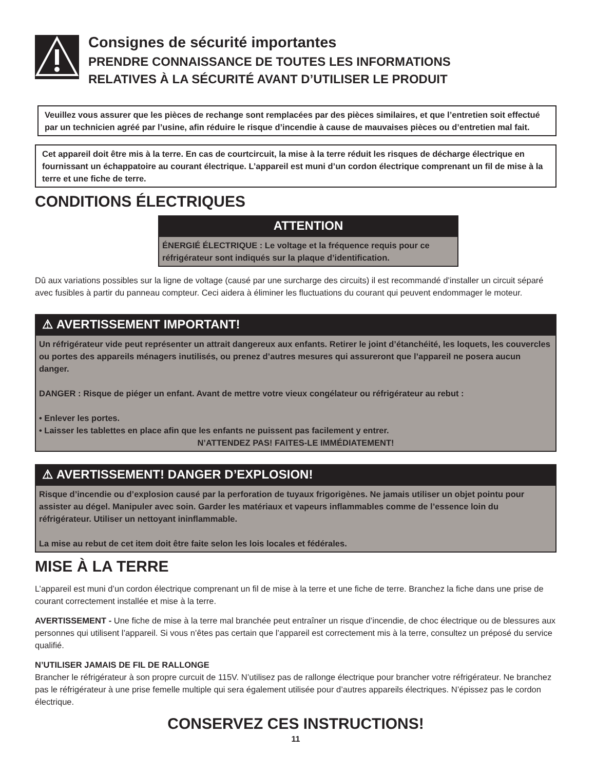Consignes de sécurité importantes
PRENDRE CONNAISSANCE DE TOUTES LES INFORMATIONS
RELATIVES À LA SÉCURITÉ AVANT D’UTILISER LE PRODUIT
Veuillez vous assurer que les pièces de rechange sont remplacées par des pièces similaires, et que l’entretien soit effectué par un technicien agréé par l’usine, afin réduire le risque d’incendie à cause de mauvaises pièces ou d’entretien mal fait.
Cet appareil doit être mis à la terre. En cas de courtcircuit, la mise à la terre réduit les risques de décharge électrique en fournissant un échappatoire au courant électrique. L’appareil est muni d’un cordon électrique comprenant un fil de mise à la terre et une fiche de terre.
CONDITIONS ÉLECTRIQUES
ATTENTION
ÉNERGIÉ ÉLECTRIQUE : Le voltage et la fréquence requis pour ce réfrigérateur sont indiqués sur la plaque d’identification.
Dû aux variations possibles sur la ligne de voltage (causé par une surcharge des circuits) il est recommandé d’installer un circuit séparé avec fusibles à partir du panneau compteur. Ceci aidera à éliminer les fluctuations du courant qui peuvent endommager le moteur.
⚠ AVERTISSEMENT IMPORTANT!
Un réfrigérateur vide peut représenter un attrait dangereux aux enfants. Retirer le joint d’étanchéité, les loquets, les couvercles ou portes des appareils ménagers inutilisés, ou prenez d’autres mesures qui assureront que l’appareil ne posera aucun danger.
DANGER : Risque de piéger un enfant. Avant de mettre votre vieux congélateur ou réfrigérateur au rebut :
• Enlever les portes.
• Laisser les tablettes en place afin que les enfants ne puissent pas facilement y entrer.
N’ATTENDEZ PAS! FAITES-LE IMMÉDIATEMENT!
⚠ AVERTISSEMENT! DANGER D’EXPLOSION!
Risque d’incendie ou d’explosion causé par la perforation de tuyaux frigorigènes. Ne jamais utiliser un objet pointu pour assister au dégel. Manipuler avec soin. Garder les matériaux et vapeurs inflammables comme de l’essence loin du réfrigérateur. Utiliser un nettoyant ininflammable.
La mise au rebut de cet item doit être faite selon les lois locales et fédérales.
MISE À LA TERRE
L’appareil est muni d’un cordon électrique comprenant un fil de mise à la terre et une fiche de terre. Branchez la fiche dans une prise de courant correctement installée et mise à la terre.
AVERTISSEMENT - Une fiche de mise à la terre mal branchée peut entraîner un risque d’incendie, de choc électrique ou de blessures aux personnes qui utilisent l’appareil. Si vous n’êtes pas certain que l’appareil est correctement mis à la terre, consultez un préposé du service qualifié.
N’UTILISER JAMAIS DE FIL DE RALLONGE
Brancher le réfrigérateur à son propre curcuit de 115V. N’utilisez pas de rallonge électrique pour brancher votre réfrigérateur. Ne branchez pas le réfrigérateur à une prise femelle multiple qui sera également utilisée pour d’autres appareils électriques. N’épissez pas le cordon électrique.
CONSERVEZ CES INSTRUCTIONS!
11